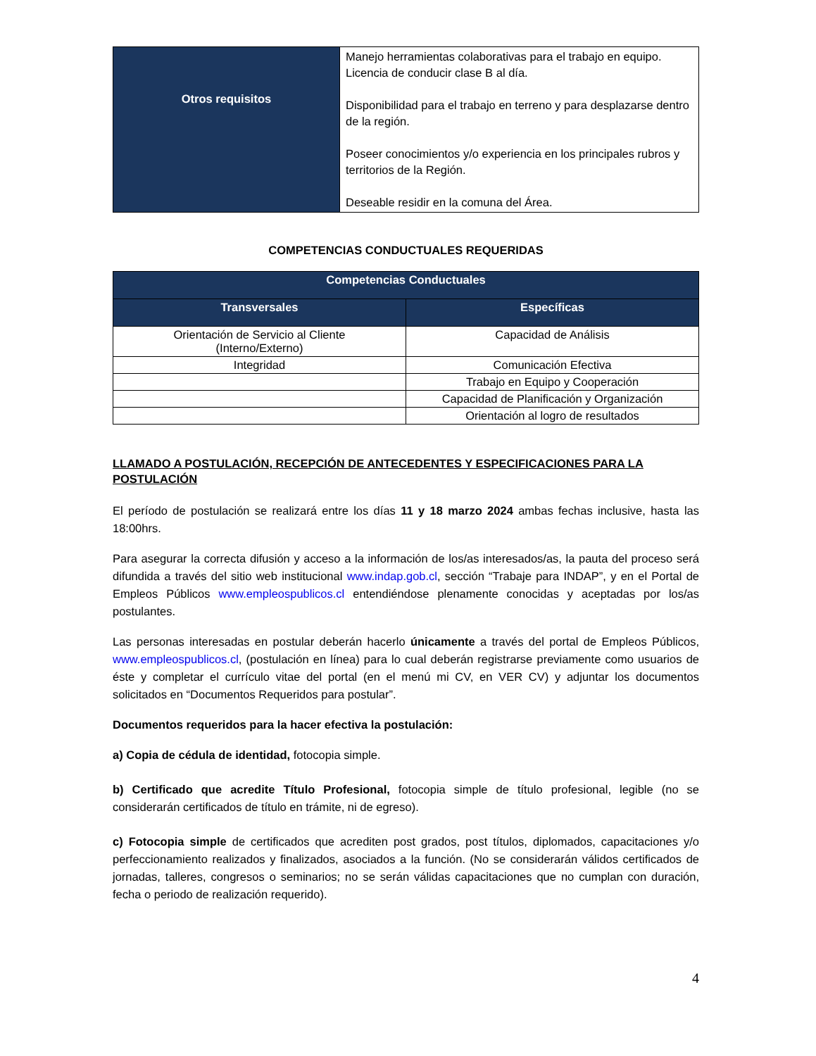| Otros requisitos | Manejo herramientas colaborativas para el trabajo en equipo. Licencia de conducir clase B al día. Disponibilidad para el trabajo en terreno y para desplazarse dentro de la región. Poseer conocimientos y/o experiencia en los principales rubros y territorios de la Región. Deseable residir en la comuna del Área. |
COMPETENCIAS CONDUCTUALES REQUERIDAS
| Competencias Conductuales | |
| --- | --- |
| Transversales | Específicas |
| Orientación de Servicio al Cliente (Interno/Externo) | Capacidad de Análisis |
| Integridad | Comunicación Efectiva |
| | Trabajo en Equipo y Cooperación |
| | Capacidad de Planificación y Organización |
| | Orientación al logro de resultados |
LLAMADO A POSTULACIÓN, RECEPCIÓN DE ANTECEDENTES Y ESPECIFICACIONES PARA LA POSTULACIÓN
El período de postulación se realizará entre los días 11 y 18 marzo 2024 ambas fechas inclusive, hasta las 18:00hrs.
Para asegurar la correcta difusión y acceso a la información de los/as interesados/as, la pauta del proceso será difundida a través del sitio web institucional www.indap.gob.cl, sección “Trabaje para INDAP”, y en el Portal de Empleos Públicos www.empleospublicos.cl entendiéndose plenamente conocidas y aceptadas por los/as postulantes.
Las personas interesadas en postular deberán hacerlo únicamente a través del portal de Empleos Públicos, www.empleospublicos.cl, (postulación en línea) para lo cual deberán registrarse previamente como usuarios de éste y completar el currículo vitae del portal (en el menú mi CV, en VER CV) y adjuntar los documentos solicitados en “Documentos Requeridos para postular”.
Documentos requeridos para la hacer efectiva la postulación:
a) Copia de cédula de identidad, fotocopia simple.
b) Certificado que acredite Título Profesional, fotocopia simple de título profesional, legible (no se considerarán certificados de título en trámite, ni de egreso).
c) Fotocopia simple de certificados que acrediten post grados, post títulos, diplomados, capacitaciones y/o perfeccionamiento realizados y finalizados, asociados a la función. (No se considerarán válidos certificados de jornadas, talleres, congresos o seminarios; no se serán válidas capacitaciones que no cumplan con duración, fecha o periodo de realización requerido).
4